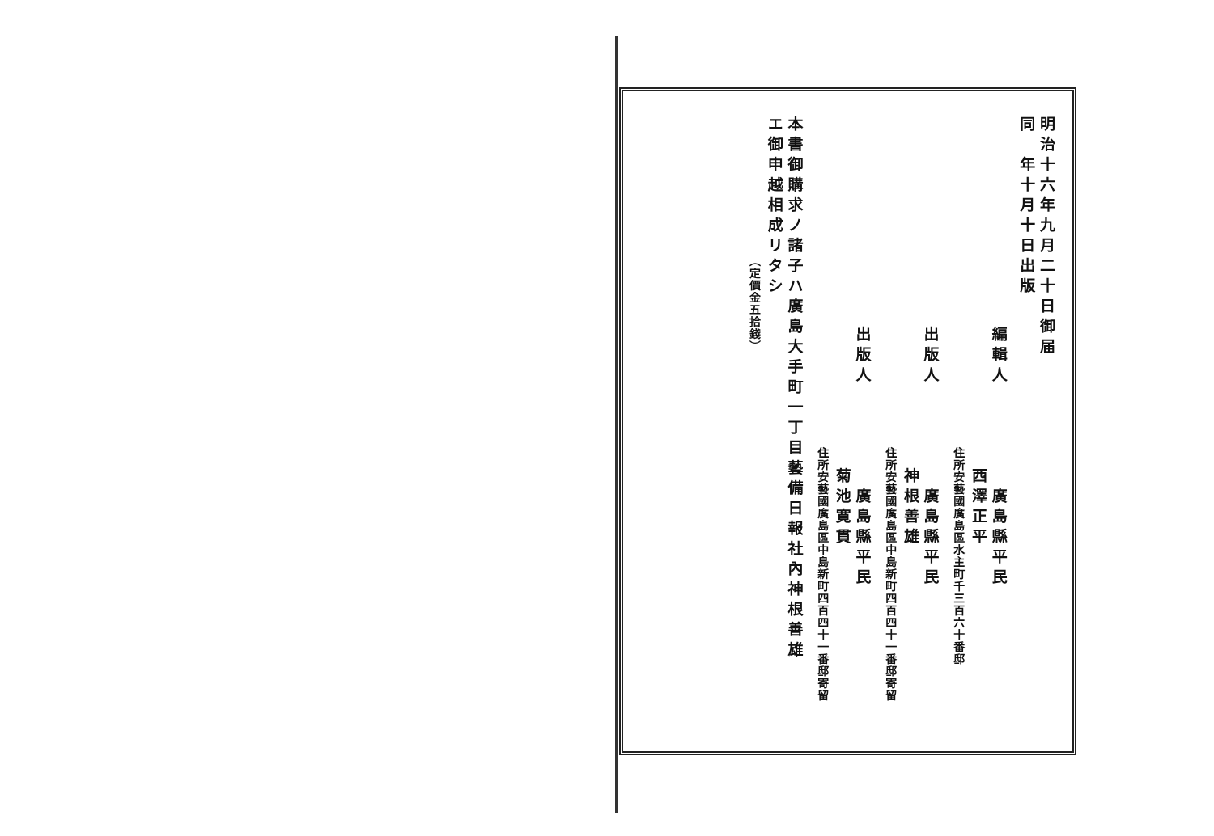明治十六年九月二十日御届
同　年十月十日出版
編輯人　　　　　廣島縣平民
　　　　　　　西澤正平
　　　　　　　　　　住所安藝國廣島區水主町千三百六十番邸
出版人　　　　　廣島縣平民
　　　　　　　神根善雄
　　　　　　　　　　住所安藝國廣島區中島新町四百四十一番邸寄留
出版人　　　　　廣島縣平民
　　　　　　　菊池寛貫
　　　　　　　　　　住所安藝國廣島區中島新町四百四十一番邸寄留
本書御購求ノ諸子ハ廣島大手町一丁目藝備日報社內神根善雄
エ御申越相成リタシ
　　　　　　　　　　　　（定價金五拾錢）